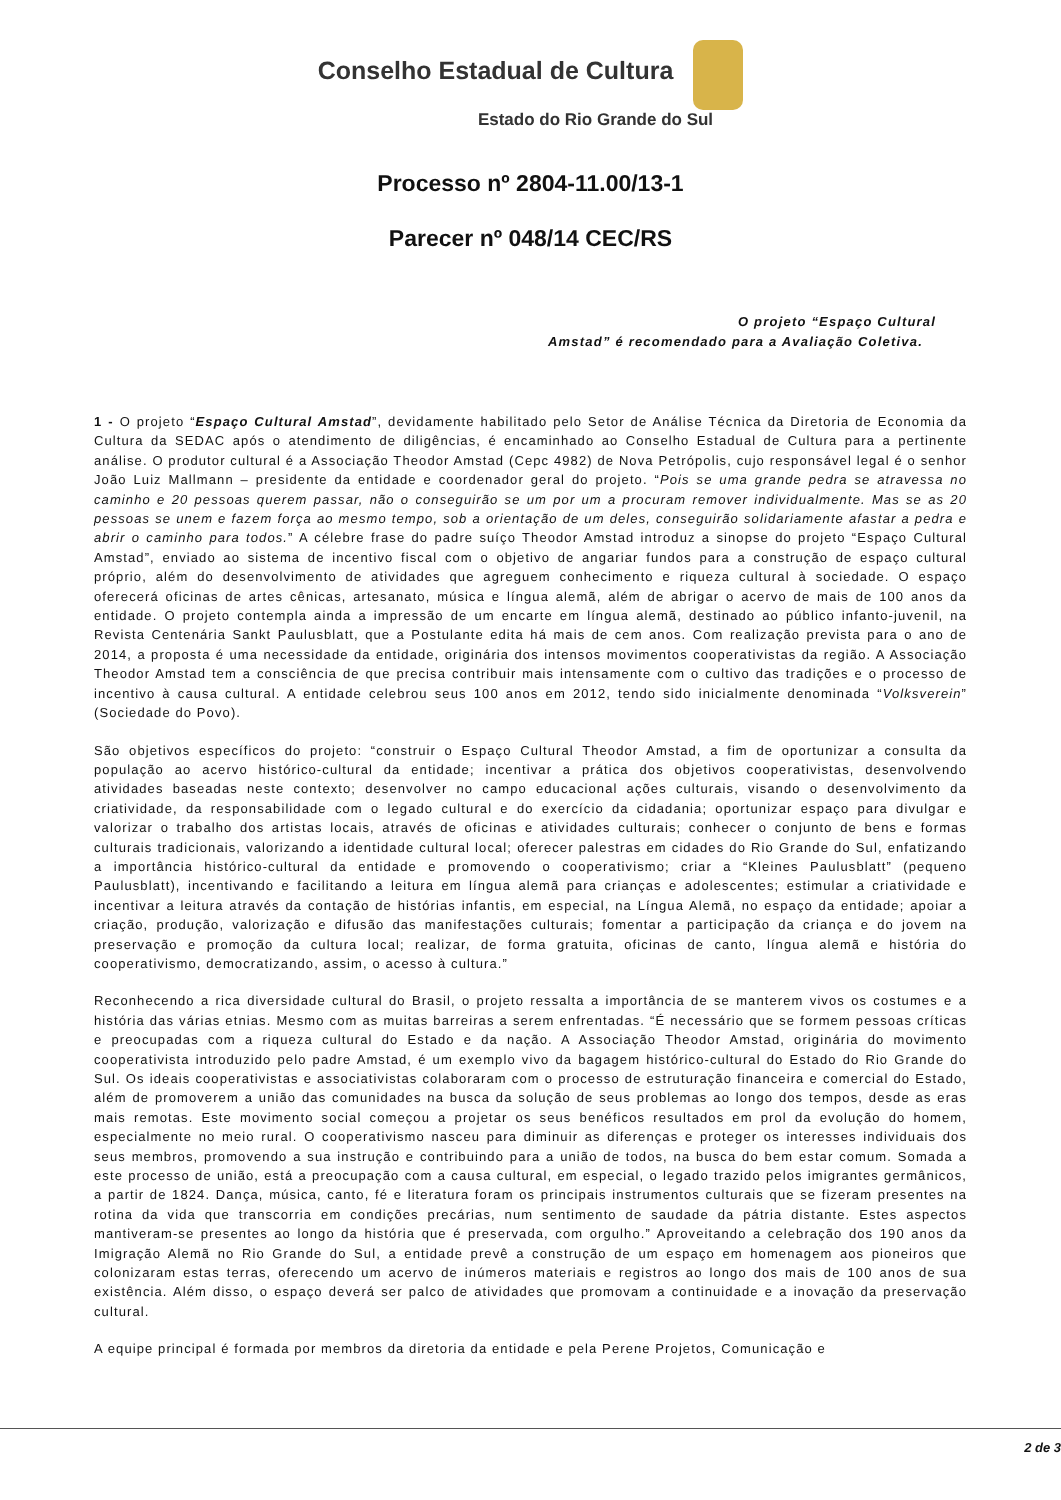Conselho Estadual de Cultura
Estado do Rio Grande do Sul
Processo nº 2804-11.00/13-1
Parecer nº 048/14 CEC/RS
O projeto “Espaço Cultural Amstad” é recomendado para a Avaliação Coletiva.
1 - O projeto “Espaço Cultural Amstad”, devidamente habilitado pelo Setor de Análise Técnica da Diretoria de Economia da Cultura da SEDAC após o atendimento de diligências, é encaminhado ao Conselho Estadual de Cultura para a pertinente análise. O produtor cultural é a Associação Theodor Amstad (Cepc 4982) de Nova Petrópolis, cujo responsável legal é o senhor João Luiz Mallmann – presidente da entidade e coordenador geral do projeto. “Pois se uma grande pedra se atravessa no caminho e 20 pessoas querem passar, não o conseguirão se um por um a procuram remover individualmente. Mas se as 20 pessoas se unem e fazem força ao mesmo tempo, sob a orientação de um deles, conseguirão solidariamente afastar a pedra e abrir o caminho para todos.” A célebre frase do padre suíço Theodor Amstad introduz a sinopse do projeto “Espaço Cultural Amstad”, enviado ao sistema de incentivo fiscal com o objetivo de angariar fundos para a construção de espaço cultural próprio, além do desenvolvimento de atividades que agreguem conhecimento e riqueza cultural à sociedade. O espaço oferecerá oficinas de artes cênicas, artesanato, música e língua alemã, além de abrigar o acervo de mais de 100 anos da entidade. O projeto contempla ainda a impressão de um encarte em língua alemã, destinado ao público infanto-juvenil, na Revista Centenária Sankt Paulusblatt, que a Postulante edita há mais de cem anos. Com realização prevista para o ano de 2014, a proposta é uma necessidade da entidade, originária dos intensos movimentos cooperativistas da região. A Associação Theodor Amstad tem a consciência de que precisa contribuir mais intensamente com o cultivo das tradições e o processo de incentivo à causa cultural. A entidade celebrou seus 100 anos em 2012, tendo sido inicialmente denominada “Volksverein” (Sociedade do Povo).
São objetivos específicos do projeto: “construir o Espaço Cultural Theodor Amstad, a fim de oportunizar a consulta da população ao acervo histórico-cultural da entidade; incentivar a prática dos objetivos cooperativistas, desenvolvendo atividades baseadas neste contexto; desenvolver no campo educacional ações culturais, visando o desenvolvimento da criatividade, da responsabilidade com o legado cultural e do exercício da cidadania; oportunizar espaço para divulgar e valorizar o trabalho dos artistas locais, através de oficinas e atividades culturais; conhecer o conjunto de bens e formas culturais tradicionais, valorizando a identidade cultural local; oferecer palestras em cidades do Rio Grande do Sul, enfatizando a importância histórico-cultural da entidade e promovendo o cooperativismo; criar a “Kleines Paulusblatt” (pequeno Paulusblatt), incentivando e facilitando a leitura em língua alemã para crianças e adolescentes; estimular a criatividade e incentivar a leitura através da contação de histórias infantis, em especial, na Língua Alemã, no espaço da entidade; apoiar a criação, produção, valorização e difusão das manifestações culturais; fomentar a participação da criança e do jovem na preservação e promoção da cultura local; realizar, de forma gratuita, oficinas de canto, língua alemã e história do cooperativismo, democratizando, assim, o acesso à cultura.”
Reconhecendo a rica diversidade cultural do Brasil, o projeto ressalta a importância de se manterem vivos os costumes e a história das várias etnias. Mesmo com as muitas barreiras a serem enfrentadas. “É necessário que se formem pessoas críticas e preocupadas com a riqueza cultural do Estado e da nação. A Associação Theodor Amstad, originária do movimento cooperativista introduzido pelo padre Amstad, é um exemplo vivo da bagagem histórico-cultural do Estado do Rio Grande do Sul. Os ideais cooperativistas e associativistas colaboraram com o processo de estruturação financeira e comercial do Estado, além de promoverem a união das comunidades na busca da solução de seus problemas ao longo dos tempos, desde as eras mais remotas. Este movimento social começou a projetar os seus benéficos resultados em prol da evolução do homem, especialmente no meio rural. O cooperativismo nasceu para diminuir as diferenças e proteger os interesses individuais dos seus membros, promovendo a sua instrução e contribuindo para a união de todos, na busca do bem estar comum. Somada a este processo de união, está a preocupação com a causa cultural, em especial, o legado trazido pelos imigrantes germânicos, a partir de 1824. Dança, música, canto, fé e literatura foram os principais instrumentos culturais que se fizeram presentes na rotina da vida que transcorria em condições precárias, num sentimento de saudade da pátria distante. Estes aspectos mantiveram-se presentes ao longo da história que é preservada, com orgulho.” Aproveitando a celebração dos 190 anos da Imigração Alemã no Rio Grande do Sul, a entidade prevê a construção de um espaço em homenagem aos pioneiros que colonizaram estas terras, oferecendo um acervo de inúmeros materiais e registros ao longo dos mais de 100 anos de sua existência. Além disso, o espaço deverá ser palco de atividades que promovam a continuidade e a inovação da preservação cultural.
A equipe principal é formada por membros da diretoria da entidade e pela Perene Projetos, Comunicação e
2 de 3